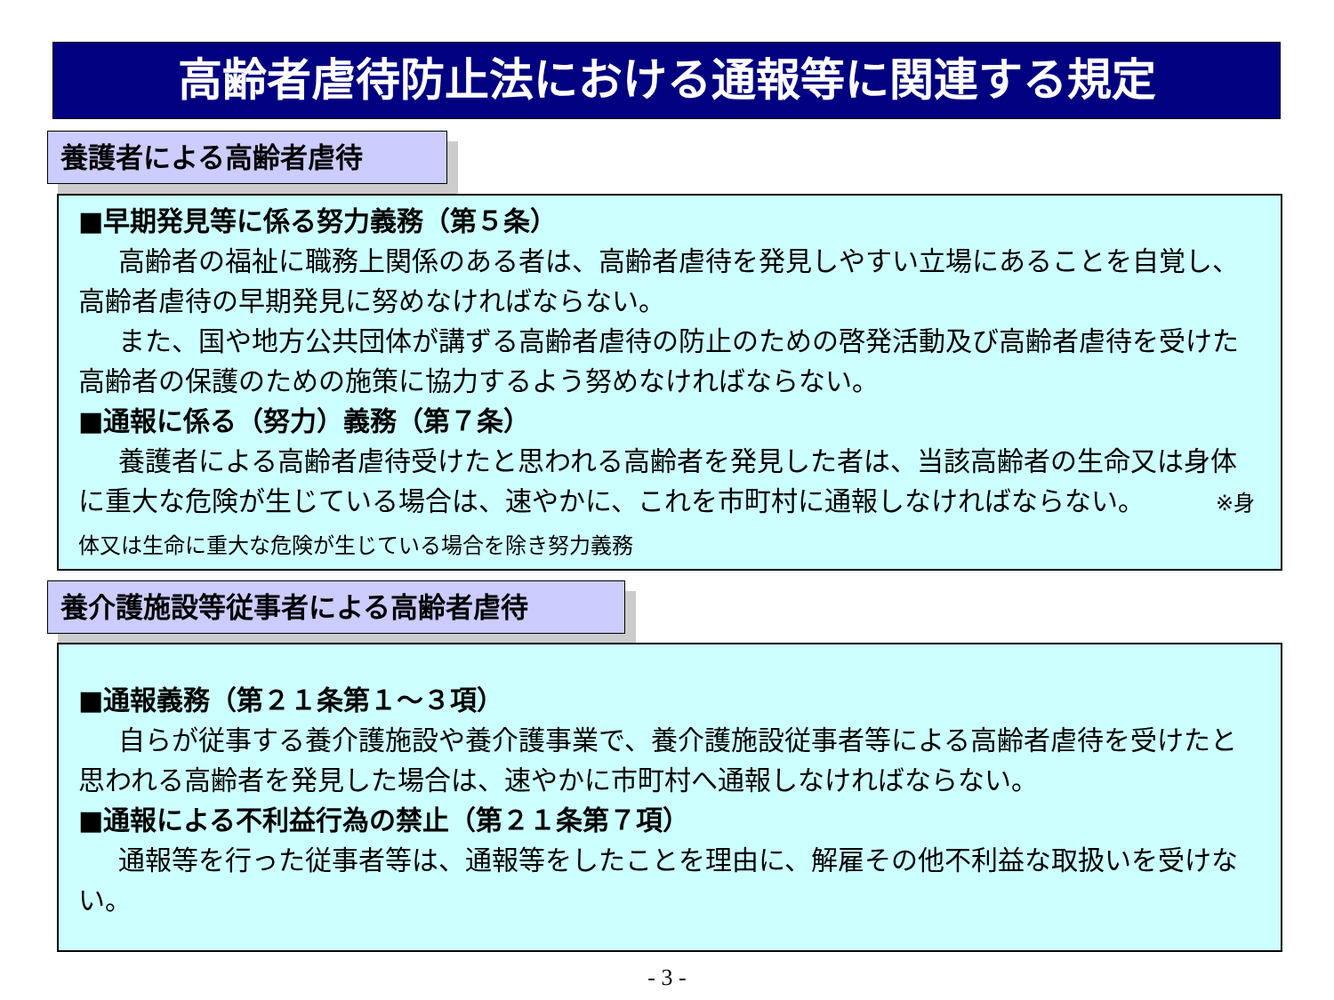高齢者虐待防止法における通報等に関連する規定
養護者による高齢者虐待
■早期発見等に係る努力義務（第５条）
高齢者の福祉に職務上関係のある者は、高齢者虐待を発見しやすい立場にあることを自覚し、高齢者虐待の早期発見に努めなければならない。
また、国や地方公共団体が講ずる高齢者虐待の防止のための啓発活動及び高齢者虐待を受けた高齢者の保護のための施策に協力するよう努めなければならない。
■通報に係る（努力）義務（第７条）
養護者による高齢者虐待受けたと思われる高齢者を発見した者は、当該高齢者の生命又は身体に重大な危険が生じている場合は、速やかに、これを市町村に通報しなければならない。 ※身体又は生命に重大な危険が生じている場合を除き努力義務
養介護施設等従事者による高齢者虐待
■通報義務（第２１条第１～３項）
自らが従事する養介護施設や養介護事業で、養介護施設従事者等による高齢者虐待を受けたと思われる高齢者を発見した場合は、速やかに市町村へ通報しなければならない。
■通報による不利益行為の禁止（第２１条第７項）
通報等を行った従事者等は、通報等をしたことを理由に、解雇その他不利益な取扱いを受けない。
- 3 -